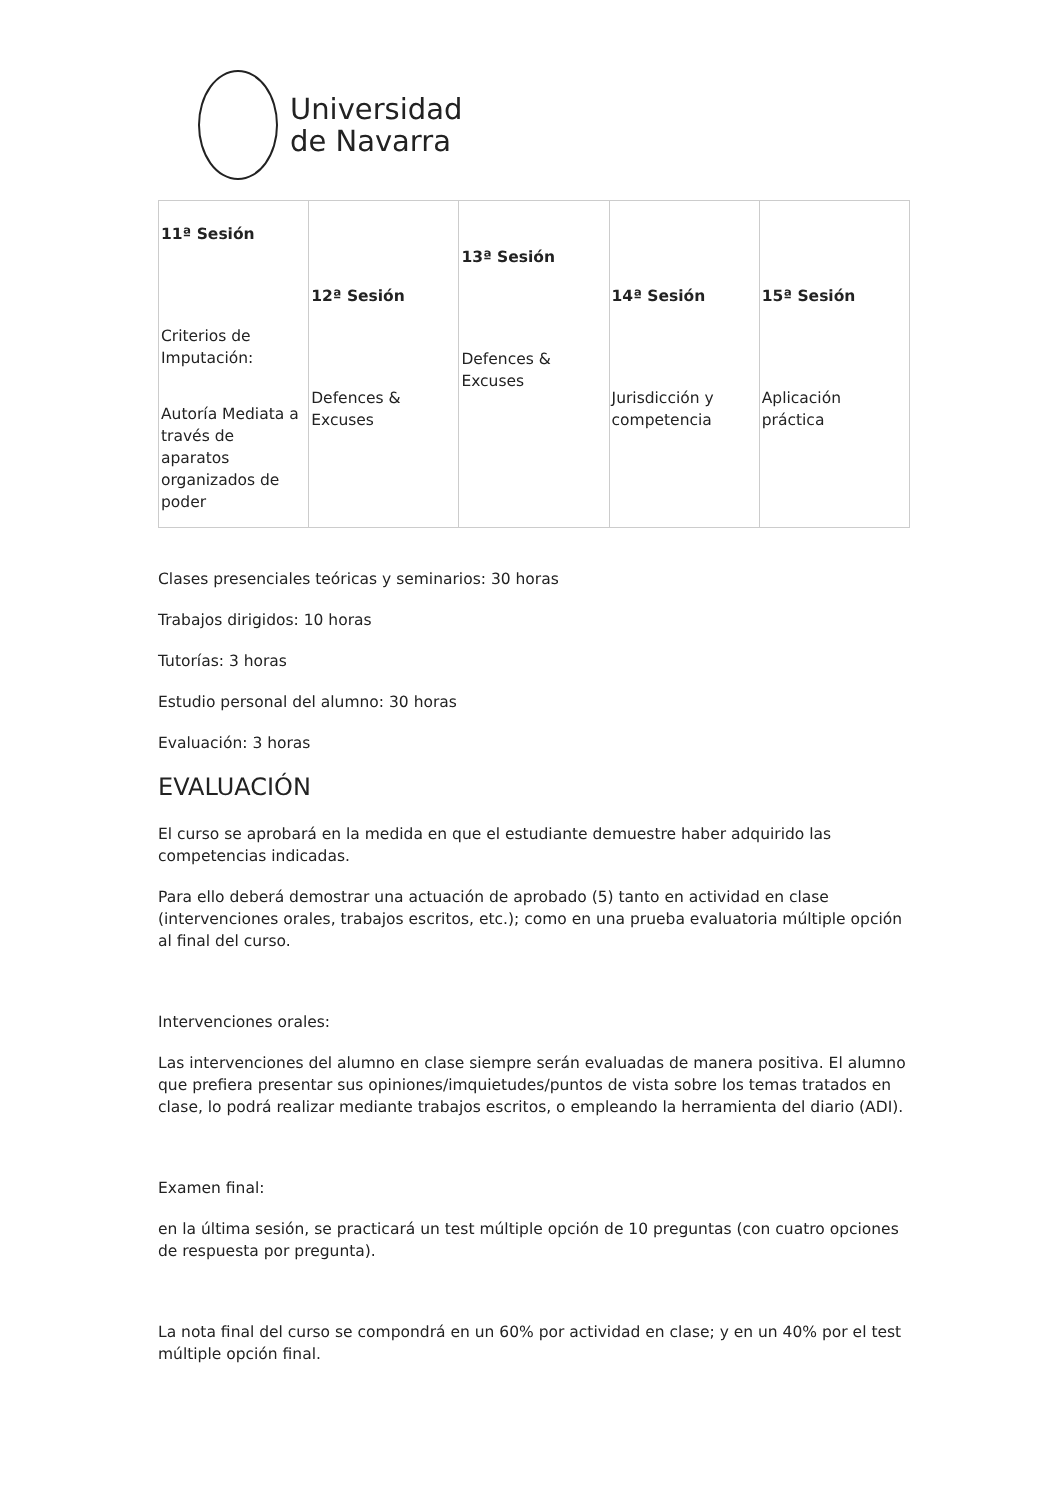Universidad
de Navarra
| 11ª Sesión Criterios de Imputación: Autoría Mediata a través de aparatos organizados de poder | 12ª Sesión Defences & Excuses | 13ª Sesión Defences & Excuses | 14ª Sesión Jurisdicción y competencia | 15ª Sesión Aplicación práctica |
Clases presenciales teóricas y seminarios: 30 horas
Trabajos dirigidos: 10 horas
Tutorías: 3 horas
Estudio personal del alumno: 30 horas
Evaluación: 3 horas
EVALUACIÓN
El curso se aprobará en la medida en que el estudiante demuestre haber adquirido las competencias indicadas.
Para ello deberá demostrar una actuación de aprobado (5) tanto en actividad en clase (intervenciones orales, trabajos escritos, etc.); como en una prueba evaluatoria múltiple opción al final del curso.
Intervenciones orales:
Las intervenciones del alumno en clase siempre serán evaluadas de manera positiva. El alumno que prefiera presentar sus opiniones/imquietudes/puntos de vista sobre los temas tratados en clase, lo podrá realizar mediante trabajos escritos, o empleando la herramienta del diario (ADI).
Examen final:
en la última sesión, se practicará un test múltiple opción de 10 preguntas (con cuatro opciones de respuesta por pregunta).
La nota final del curso se compondrá en un 60% por actividad en clase; y en un 40% por el test múltiple opción final.